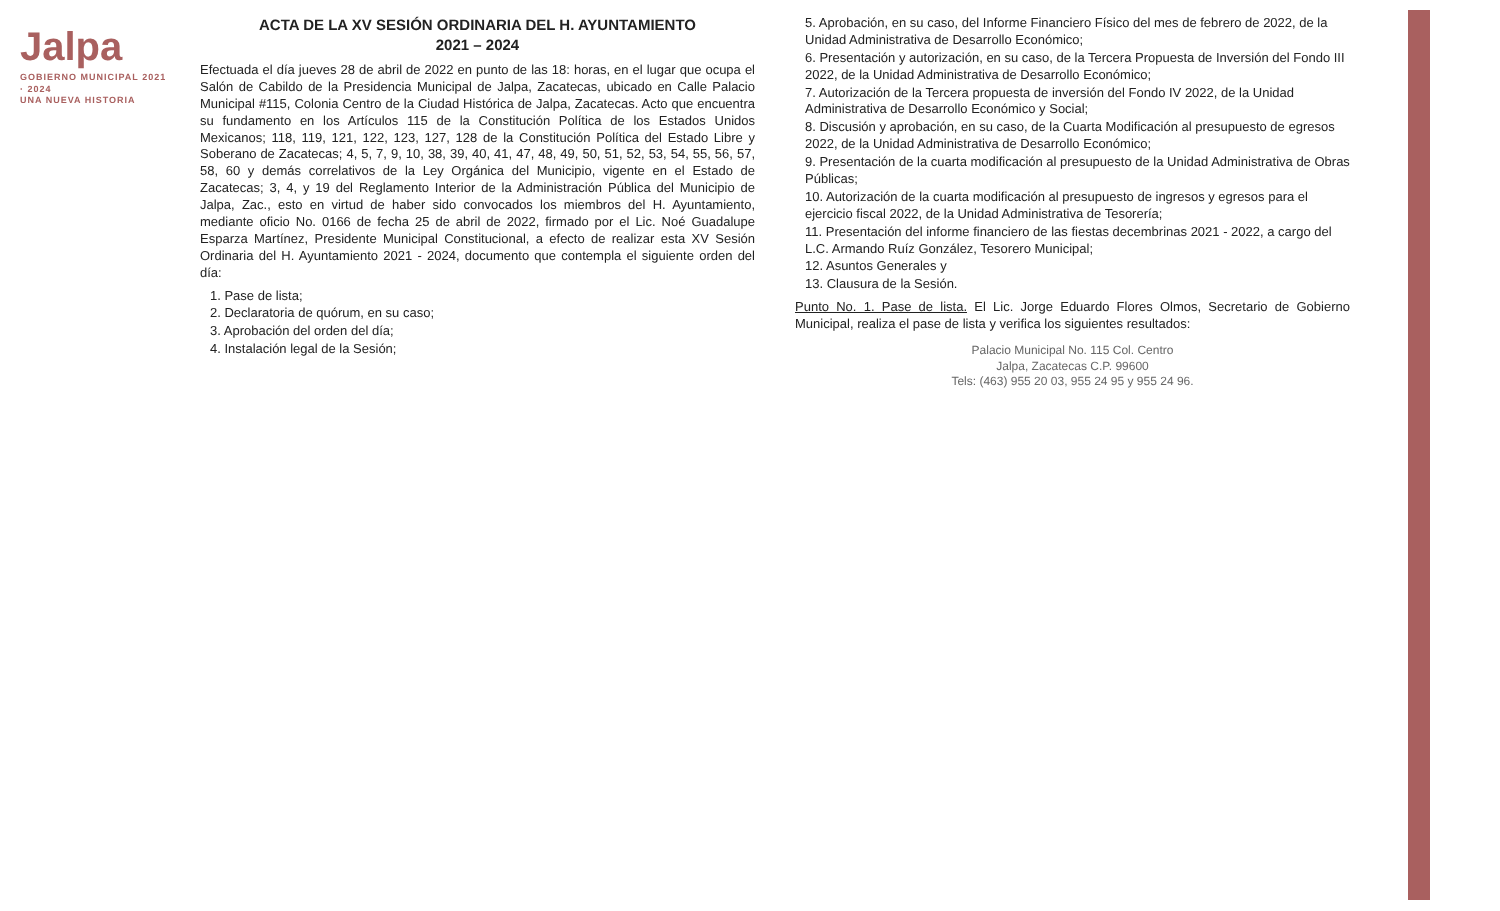Jalpa
GOBIERNO MUNICIPAL 2021 · 2024
UNA NUEVA HISTORIA
ACTA DE LA XV SESIÓN ORDINARIA DEL H. AYUNTAMIENTO
2021 – 2024
Efectuada el día jueves 28 de abril de 2022 en punto de las 18: horas, en el lugar que ocupa el Salón de Cabildo de la Presidencia Municipal de Jalpa, Zacatecas, ubicado en Calle Palacio Municipal #115, Colonia Centro de la Ciudad Histórica de Jalpa, Zacatecas. Acto que encuentra su fundamento en los Artículos 115 de la Constitución Política de los Estados Unidos Mexicanos; 118, 119, 121, 122, 123, 127, 128 de la Constitución Política del Estado Libre y Soberano de Zacatecas; 4, 5, 7, 9, 10, 38, 39, 40, 41, 47, 48, 49, 50, 51, 52, 53, 54, 55, 56, 57, 58, 60 y demás correlativos de la Ley Orgánica del Municipio, vigente en el Estado de Zacatecas; 3, 4, y 19 del Reglamento Interior de la Administración Pública del Municipio de Jalpa, Zac., esto en virtud de haber sido convocados los miembros del H. Ayuntamiento, mediante oficio No. 0166 de fecha 25 de abril de 2022, firmado por el Lic. Noé Guadalupe Esparza Martínez, Presidente Municipal Constitucional, a efecto de realizar esta XV Sesión Ordinaria del H. Ayuntamiento 2021 - 2024, documento que contempla el siguiente orden del día:
1. Pase de lista;
2. Declaratoria de quórum, en su caso;
3. Aprobación del orden del día;
4. Instalación legal de la Sesión;
5. Aprobación, en su caso, del Informe Financiero Físico del mes de febrero de 2022, de la Unidad Administrativa de Desarrollo Económico;
6. Presentación y autorización, en su caso, de la Tercera Propuesta de Inversión del Fondo III 2022, de la Unidad Administrativa de Desarrollo Económico;
7. Autorización de la Tercera propuesta de inversión del Fondo IV 2022, de la Unidad Administrativa de Desarrollo Económico y Social;
8. Discusión y aprobación, en su caso, de la Cuarta Modificación al presupuesto de egresos 2022, de la Unidad Administrativa de Desarrollo Económico;
9. Presentación de la cuarta modificación al presupuesto de la Unidad Administrativa de Obras Públicas;
10. Autorización de la cuarta modificación al presupuesto de ingresos y egresos para el ejercicio fiscal 2022, de la Unidad Administrativa de Tesorería;
11. Presentación del informe financiero de las fiestas decembrinas 2021 - 2022, a cargo del L.C. Armando Ruíz González, Tesorero Municipal;
12. Asuntos Generales y
13. Clausura de la Sesión.
Punto No. 1. Pase de lista. El Lic. Jorge Eduardo Flores Olmos, Secretario de Gobierno Municipal, realiza el pase de lista y verifica los siguientes resultados:
Palacio Municipal No. 115 Col. Centro
Jalpa, Zacatecas C.P. 99600
Tels: (463) 955 20 03, 955 24 95 y 955 24 96.